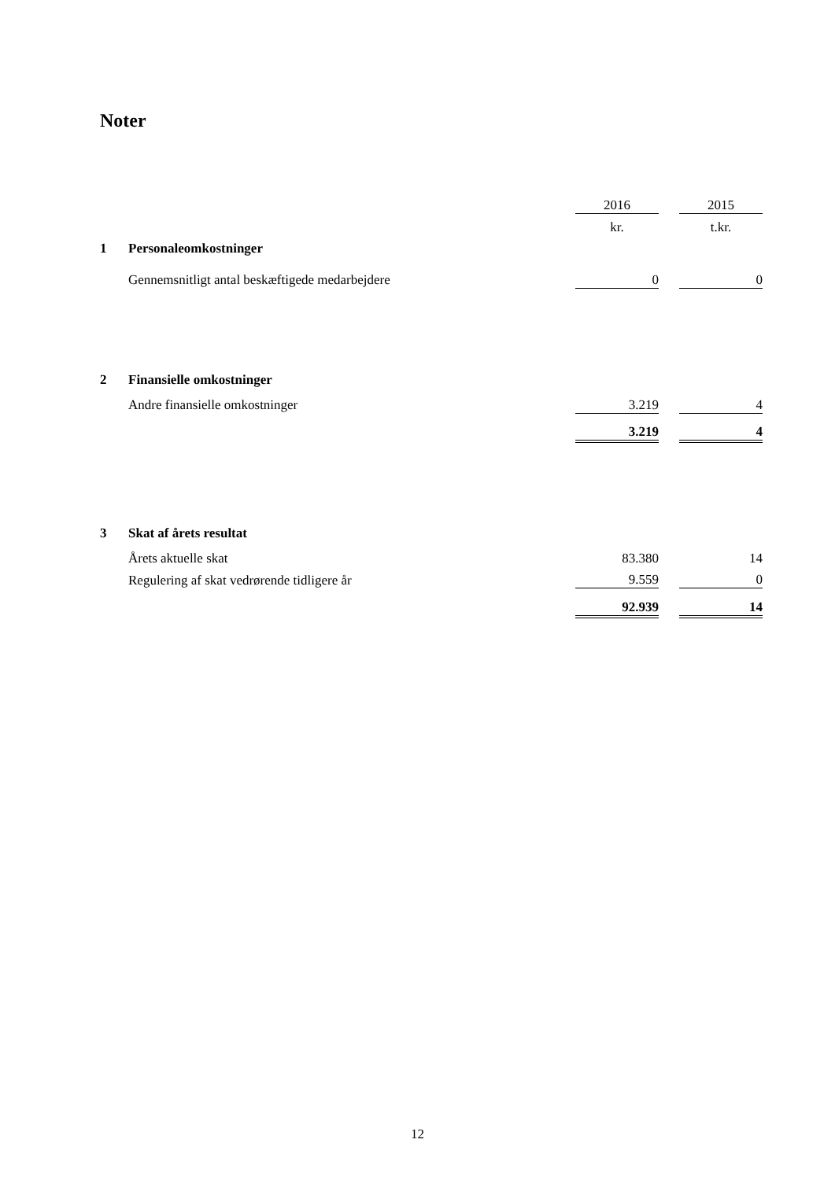Noter
| | | 2016 | | 2015 |
| | | kr. | | t.kr. |
| 1 | Personaleomkostninger | | | |
| | Gennemsnitligt antal beskæftigede medarbejdere | 0 | | 0 |
| 2 | Finansielle omkostninger | | | |
| | Andre finansielle omkostninger | 3.219 | | 4 |
| | | 3.219 | | 4 |
| 3 | Skat af årets resultat | | | |
| | Årets aktuelle skat | 83.380 | | 14 |
| | Regulering af skat vedrørende tidligere år | 9.559 | | 0 |
| | | 92.939 | | 14 |
12